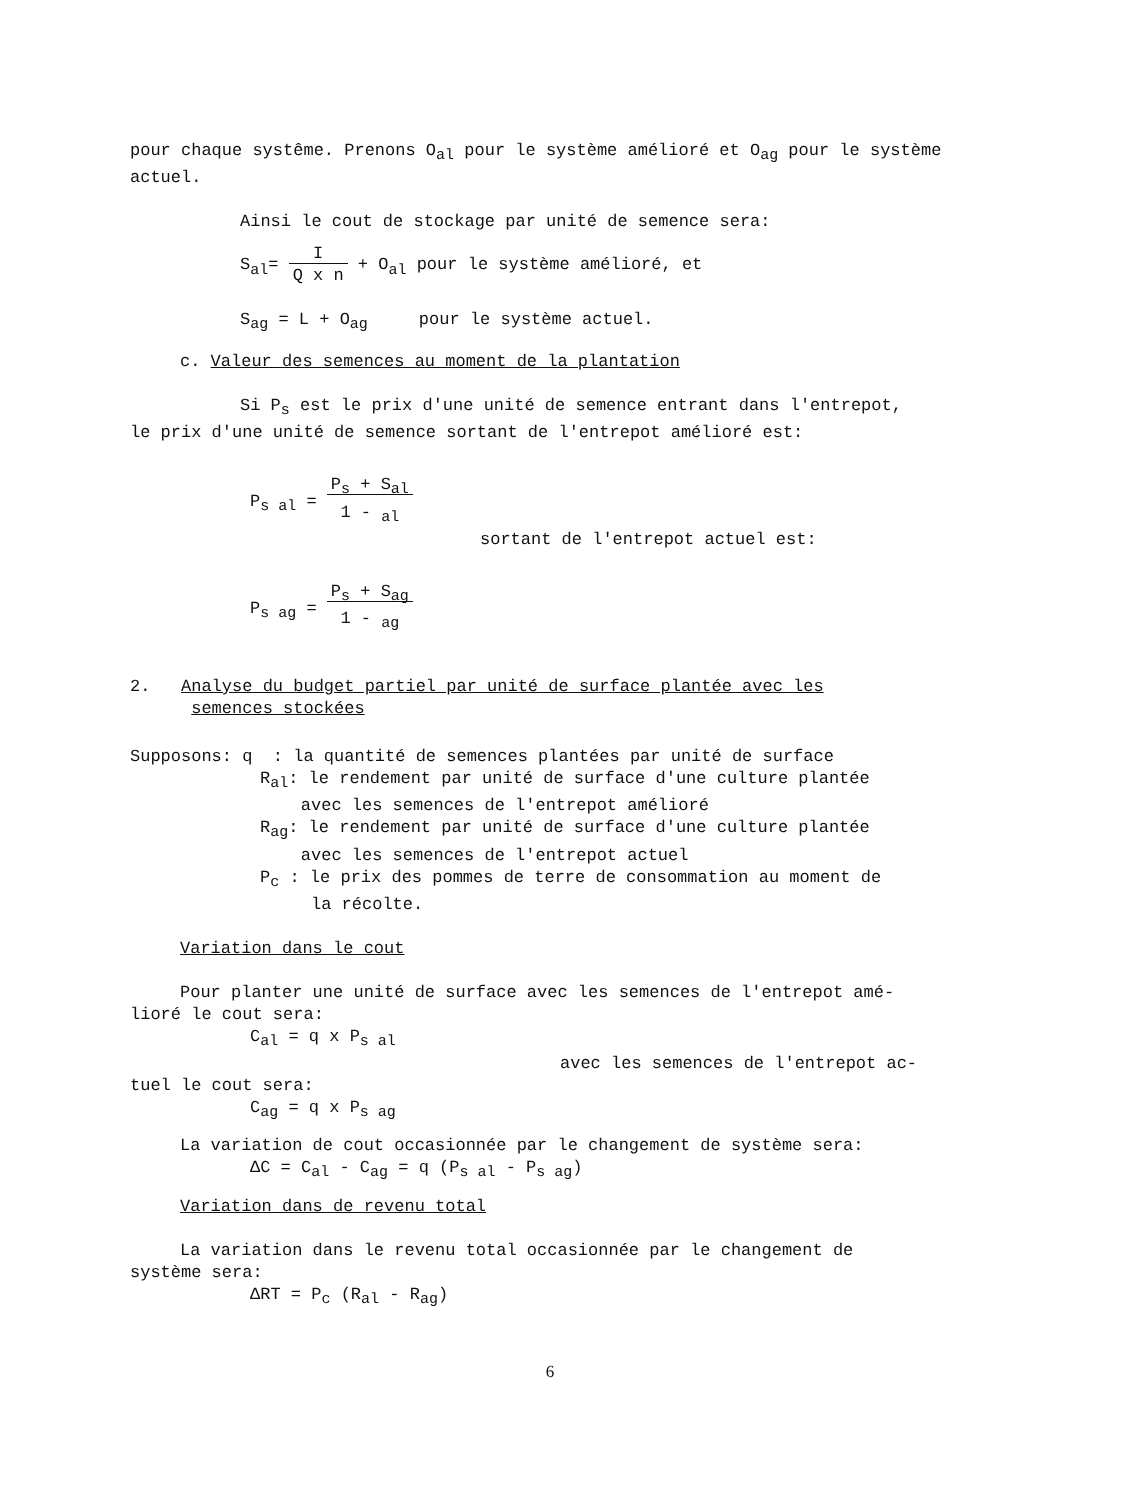pour chaque systême. Prenons O<sub>al</sub> pour le système amélioré et O<sub>ag</sub> pour le système actuel.
Ainsi le cout de stockage par unité de semence sera:
S<sub>al</sub>= I
Q x n + O<sub>al</sub> pour le système amélioré, et
S<sub>ag</sub> = L + O<sub>ag</sub> pour le système actuel.
c. Valeur des semences au moment de la plantation
Si P<sub>s</sub> est le prix d'une unité de semence entrant dans l'entrepot,
le prix d'une unité de semence sortant de l'entrepot amélioré est:
P<sub>s al</sub> = P<sub>s</sub> + S<sub>al</sub>
1 - <sub>al</sub>
sortant de l'entrepot actuel est:
P<sub>s ag</sub> = P<sub>s</sub> + S<sub>ag</sub>
1 - <sub>ag</sub>
2. Analyse du budget partiel par unité de surface plantée avec les
semences stockées
Supposons: q : la quantité de semences plantées par unité de surface
R<sub>al</sub>: le rendement par unité de surface d'une culture plantée
avec les semences de l'entrepot amélioré
R<sub>ag</sub>: le rendement par unité de surface d'une culture plantée
avec les semences de l'entrepot actuel
P<sub>c</sub> : le prix des pommes de terre de consommation au moment de
la récolte.
Variation dans le cout
Pour planter une unité de surface avec les semences de l'entrepot amé-
lioré le cout sera:
C<sub>al</sub> = q x P<sub>s al</sub>
avec les semences de l'entrepot ac-
tuel le cout sera:
C<sub>ag</sub> = q x P<sub>s ag</sub>
La variation de cout occasionnée par le changement de système sera:
ΔC = C<sub>al</sub> - C<sub>ag</sub> = q (P<sub>s al</sub> - P<sub>s ag</sub>)
Variation dans de revenu total
La variation dans le revenu total occasionnée par le changement de
système sera:
ΔRT = P<sub>c</sub> (R<sub>al</sub> - R<sub>ag</sub>)
6